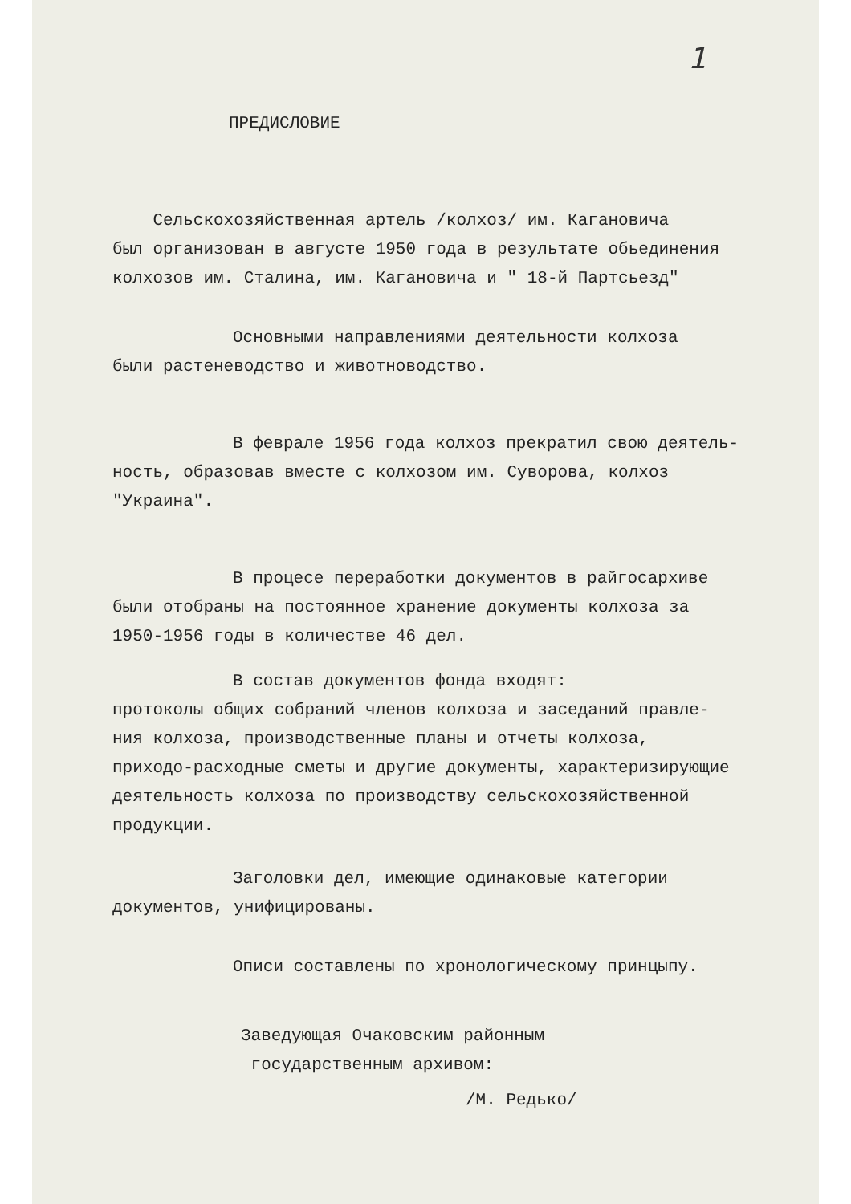1
ПРЕДИСЛОВИЕ
Сельскохозяйственная артель /колхоз/ им. Кагановича
был организован в августе 1950 года в результате обьединения
колхозов им. Сталина, им. Кагановича и " 18-й Партсьезд"
Основными направлениями деятельности колхоза
были растеневодство и животноводство.
В феврале 1956 года колхоз прекратил свою деятель-
ность, образовав вместе с колхозом им. Суворова, колхоз
"Украина".
В процесе переработки документов в райгосархиве
были отобраны на постоянное хранение документы колхоза за
1950-1956 годы в количестве 46 дел.
В состав документов фонда входят:
протоколы общих собраний членов колхоза и заседаний правле-
ния колхоза, производственные планы и отчеты колхоза,
приходо-расходные сметы и другие документы, характеризирующие
деятельность колхоза по производству сельскохозяйственной
продукции.
Заголовки дел, имеющие одинаковые категории
документов, унифицированы.
Описи составлены по хронологическому принцыпу.
Заведующая Очаковским районным
государственным архивом:
/М. Редько/